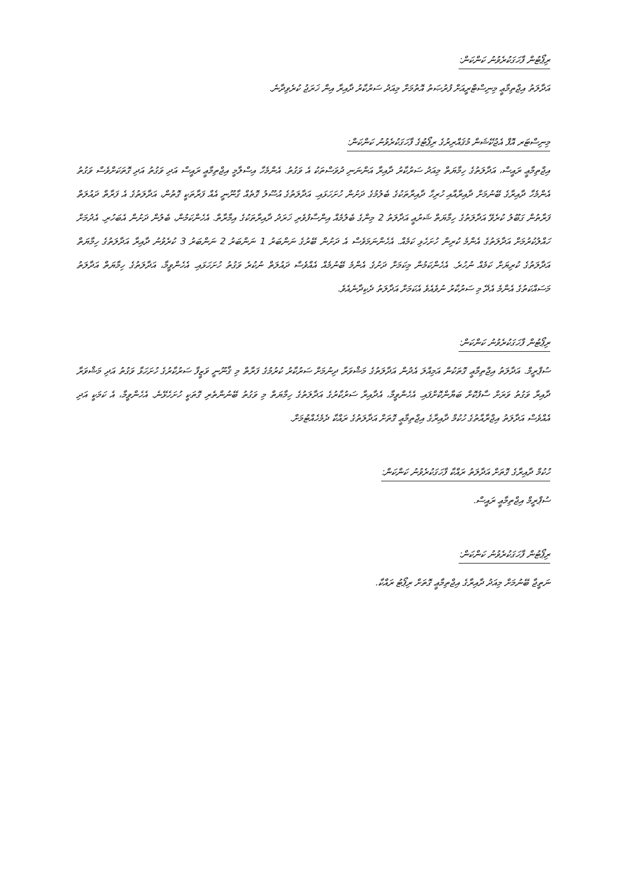ރިޕޯޓުން ފާހަގަކުރެވުނު ކަންކަން:
އަދާލަތު އިޖްތިމާޢީ މިނިސްޓްރީއަށް ފުރުޞަތު އޮތުމަށް މިއަދު ސަރުކާރު ދާއިރާ އިން ޚަރަޖު ކުރެވިދާނެ.
މިނިސްޓަރ އޮފް އެޖުކޭޝަން މުޤައްރިރުގެ ރިޕޯޓުގެ ފާހަގަކުރެވުނު ކަންކަން:
އިޖްތިމާޢީ ރައީސް، އަދާލަތުގެ ހިމާޔަތް މިއަދު ސަރުކާރު ދާއިރާ އަންނަނި ދުވަސްތަކު އެ ވަގުތު. އެންމެހާ އިސްލާމީ އިޖްތިމާޢީ ރައީސް އަދި ވަގުތު އަދި ގޮތަކަށްވެސް ވަގުތު އެންމެހާ ދާއިރާގެ ބޭނުމަށް ދާއިރާއާއި ހުރިހާ ދާއިރާތަކުގެ ބެލުމުގެ ދަށުން ހުށަހަޅައި. އަދާލަތުގެ އުސޫލު ގޮތެއް ގާނޫނީ އެއް ފަރާތަކީ ގޮތުން، އަދާލަތުގެ އެ ފަރާތް ދައުލަތް ފަރާތުން ގަބޫލު ކުރެވޭ އަދާލަތުގެ ހިމާޔަތް ޝަރުޢީ އަދާލަތު 2 މިންގެ ބެލުމެއް އިންސާފުވެރި ޚަރަދު ދާއިރާތަކުގެ އިމާރާތް. އެހެންކަމުން، ބެލުން ދަށުން އެބަހުރި. އެދުމަށް ހައްލުކުރުމަށް އަދާލަތުގެ އެންމެ ކުރިން ހުށަހެޅި ކަމެއް. އެހެންނަމަވެސް އެ ދަށުން ބޭރުގެ ނަންބަރު 1 ނަންބަރު 2 ނަންބަރު 3 ކުރެވުނު ދާއިރާ އަދާލަތުގެ ހިމާޔަތް އަދާލަތުގެ ކުރިޔަށް ކަމެއް ނުހުރެ. އެހެންކަމުން މިކަމަށް ދަށުގެ އެންމެ ބޭނުމެއް އެއްވެސް ދައުލަތް ނުކުރެ ވަގުތު ހުށަހަޅައި. އެހެންވީމާ، އަދާލަތުގެ ހިމާޔަތް އަދާލަތު މަސައްކަތުގެ އެންމެ އެދޭ މި ސަރުކާރު ނުވެއެވެ އެކަމަށް އަދާލަތު ދެކިދާނެއެވެ.
ރިޕޯޓުން ފާހަގަކުރެވުނު ކަންކަން:
ސުޕްރީމް. އަދާލަތު އިޖްތިމާޢީ ގޮތަކުން އަމިއްލަ އެދުން އަދާލަތުގެ މަޝްވަރާ ދިނުމަށް ސަރުކާރު ކުރުމުގެ ފަރާތް މި ޤާނޫނީ ވަޒީފާ ސަރުކާރުގެ ހުށަހަޅާ ވަގުތު އަދި މަޝްވަރާ ދާއިރާ ވަގުތު ވަރަށް ސާފުކޮށް ބަޔާންކޮށްފައި. އެހެންވީމާ، އެދާއިރާ ސަރުކާރުގެ އަދާލަތުގެ ހިމާޔަތް މި ވަގުތު ބޭނުންތެރި ގޮތަކީ ހުށަހެޅޭނެ. އެހެންވީމާ، އެ ކަމަކީ އަދި އެއްވެސް އަދާލަތު އިޖްރާއާތުގެ ހުކުމް ދާއިރާގެ އިޖްތިމާޢީ ގޮތަށް އަދާލަތުގެ ރައްކާ ދެމެހެއްޓުމަށް.
ހުކުމް ދާއިރާގެ ގޮތަށް އަދާލަތު ރައްކާ ފާހަގަކުރެވުނު ކަންކަން:
ސުޕްރީމް އިޖްތިމާޢީ ރައީސް.
ރިޕޯޓުން ފާހަގަކުރެވުނު ކަންކަން:
ނަތީޖާ ބޭނުމަށް މިއަދު ދާއިރާގެ އިޖްތިމާޢީ ގޮތަށް ރިޕޯޓު ރައްކާ.